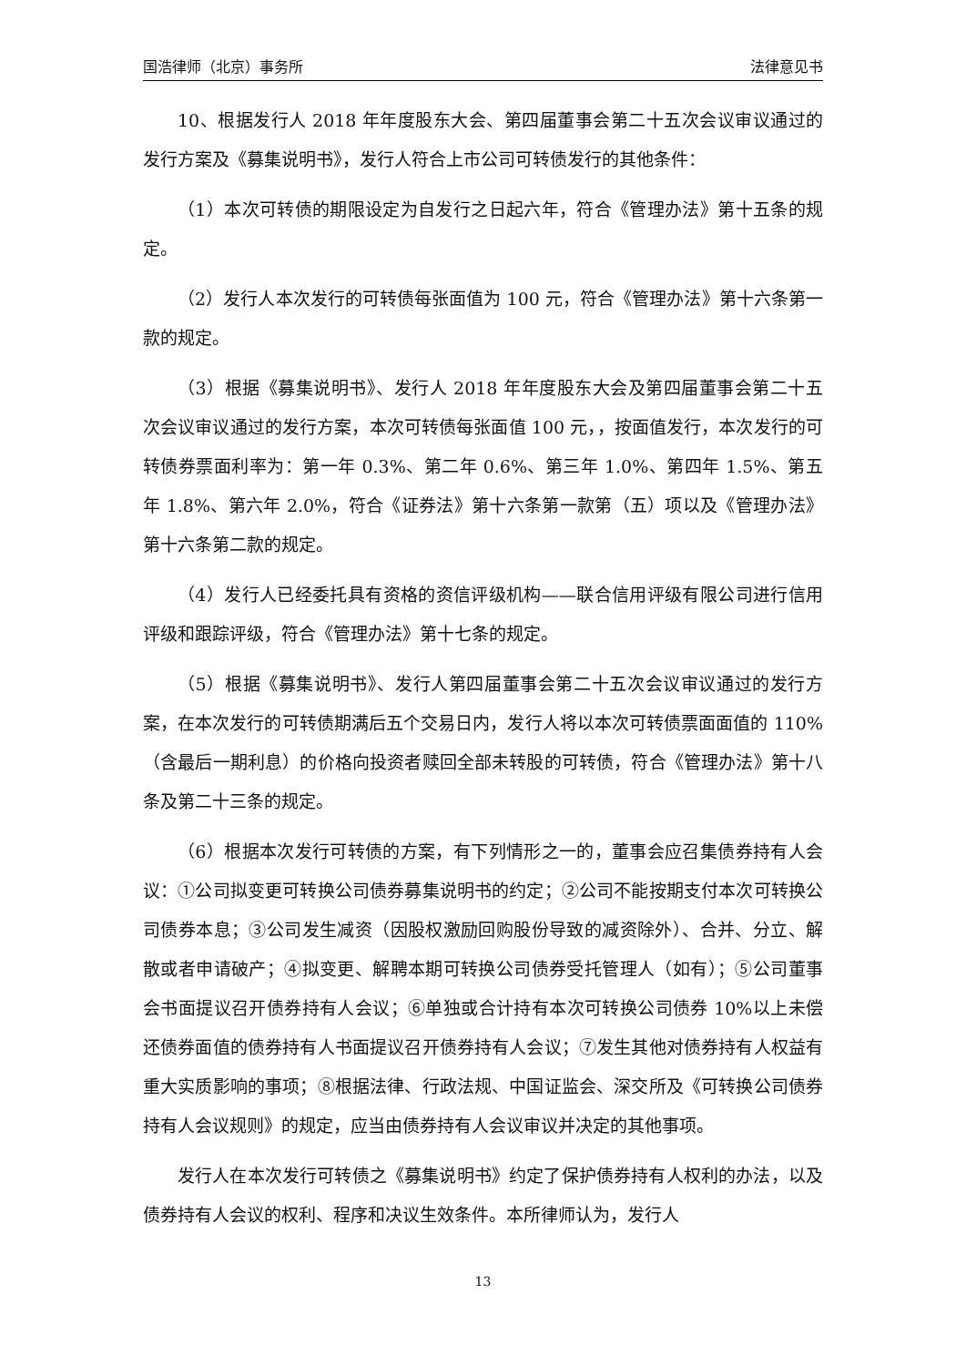国浩律师（北京）事务所 法律意见书
10、根据发行人 2018 年年度股东大会、第四届董事会第二十五次会议审议通过的发行方案及《募集说明书》，发行人符合上市公司可转债发行的其他条件：
（1）本次可转债的期限设定为自发行之日起六年，符合《管理办法》第十五条的规定。
（2）发行人本次发行的可转债每张面值为 100 元，符合《管理办法》第十六条第一款的规定。
（3）根据《募集说明书》、发行人 2018 年年度股东大会及第四届董事会第二十五次会议审议通过的发行方案，本次可转债每张面值 100 元，，按面值发行，本次发行的可转债券票面利率为：第一年 0.3%、第二年 0.6%、第三年 1.0%、第四年 1.5%、第五年 1.8%、第六年 2.0%，符合《证券法》第十六条第一款第（五）项以及《管理办法》第十六条第二款的规定。
（4）发行人已经委托具有资格的资信评级机构——联合信用评级有限公司进行信用评级和跟踪评级，符合《管理办法》第十七条的规定。
（5）根据《募集说明书》、发行人第四届董事会第二十五次会议审议通过的发行方案，在本次发行的可转债期满后五个交易日内，发行人将以本次可转债票面面值的 110%（含最后一期利息）的价格向投资者赎回全部未转股的可转债，符合《管理办法》第十八条及第二十三条的规定。
（6）根据本次发行可转债的方案，有下列情形之一的，董事会应召集债券持有人会议：①公司拟变更可转换公司债券募集说明书的约定；②公司不能按期支付本次可转换公司债券本息；③公司发生减资（因股权激励回购股份导致的减资除外）、合并、分立、解散或者申请破产；④拟变更、解聘本期可转换公司债券受托管理人（如有）；⑤公司董事会书面提议召开债券持有人会议；⑥单独或合计持有本次可转换公司债券 10%以上未偿还债券面值的债券持有人书面提议召开债券持有人会议；⑦发生其他对债券持有人权益有重大实质影响的事项；⑧根据法律、行政法规、中国证监会、深交所及《可转换公司债券持有人会议规则》的规定，应当由债券持有人会议审议并决定的其他事项。
发行人在本次发行可转债之《募集说明书》约定了保护债券持有人权利的办法，以及债券持有人会议的权利、程序和决议生效条件。本所律师认为，发行人
13